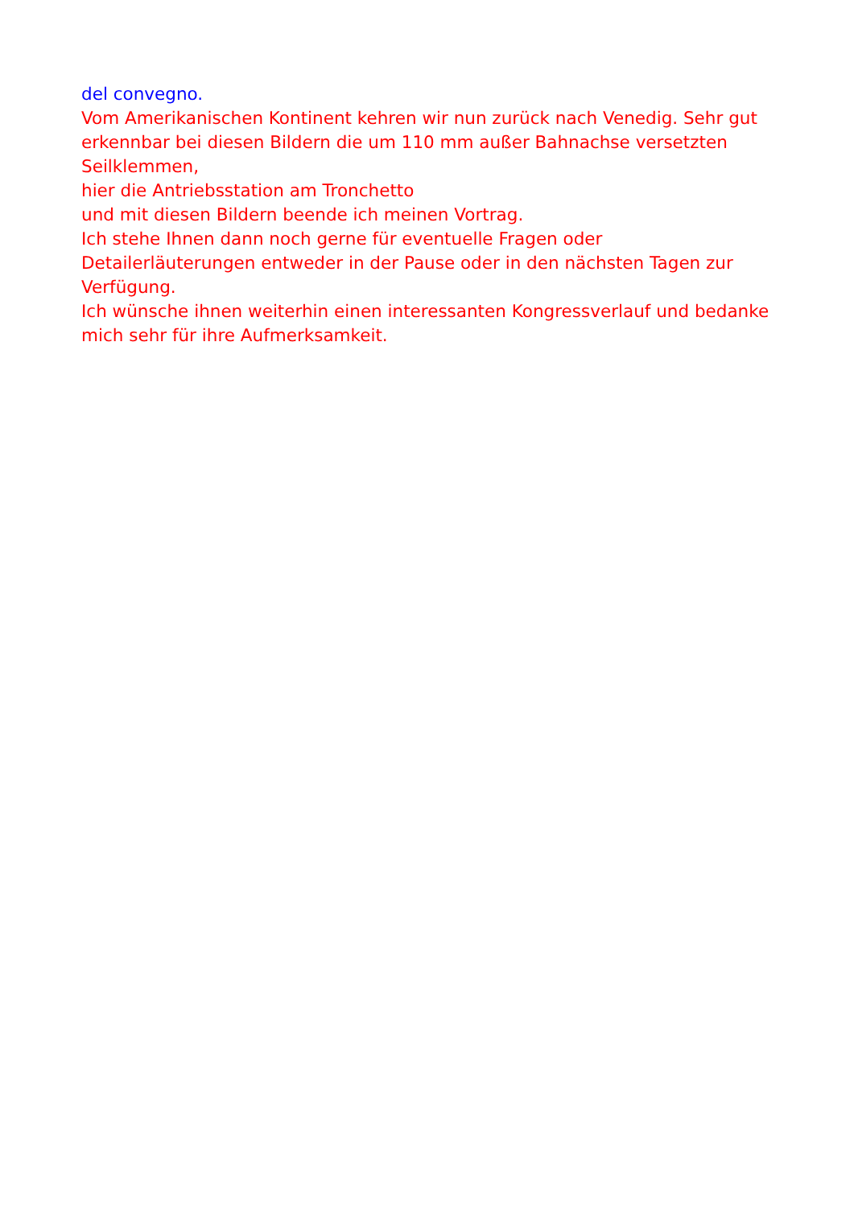del convegno.
Vom Amerikanischen Kontinent kehren wir nun zurück nach Venedig. Sehr gut erkennbar bei diesen Bildern die um 110 mm außer Bahnachse versetzten Seilklemmen,
hier die Antriebsstation am Tronchetto
und mit diesen Bildern beende ich meinen Vortrag.
Ich stehe Ihnen dann noch gerne für eventuelle Fragen oder Detailerläuterungen entweder in der Pause oder in den nächsten Tagen zur Verfügung.
Ich wünsche ihnen weiterhin einen interessanten Kongressverlauf und bedanke mich sehr für ihre Aufmerksamkeit.